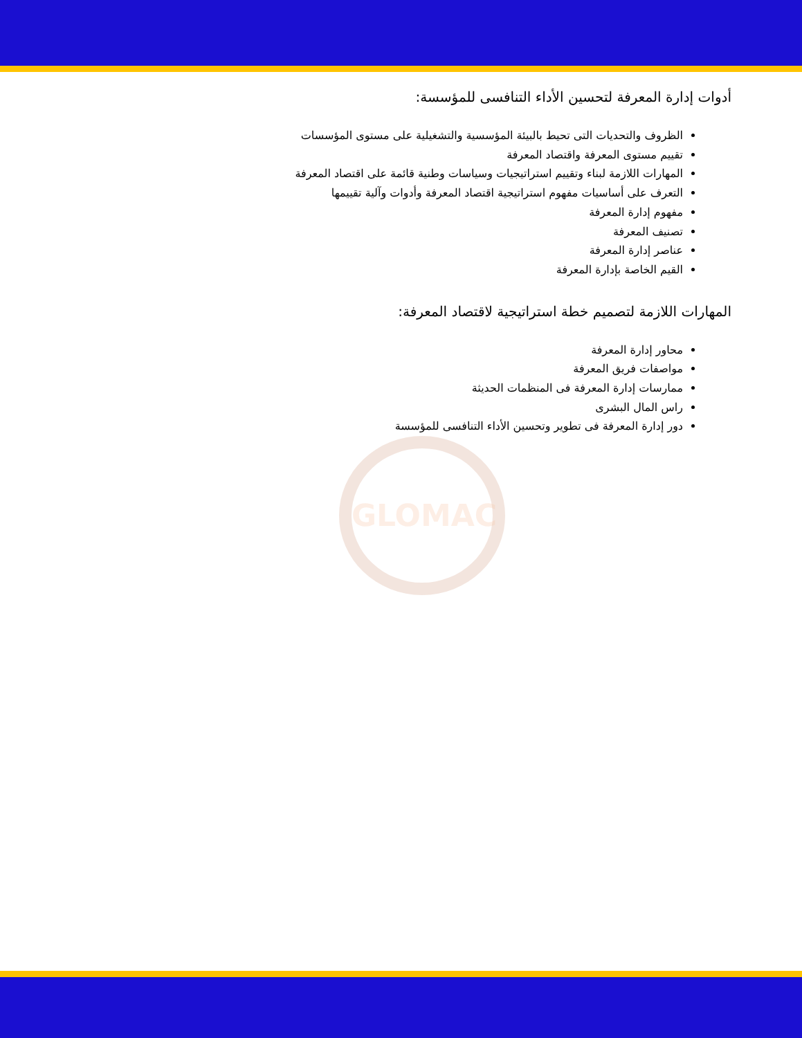أدوات إدارة المعرفة لتحسين الأداء التنافسى للمؤسسة:
الظروف والتحديات التى تحيط بالبيئة المؤسسية والتشغيلية على مستوى المؤسسات
تقييم مستوى المعرفة واقتصاد المعرفة
المهارات اللازمة لبناء وتقييم استراتيجيات وسياسات وطنية قائمة على اقتصاد المعرفة
التعرف على أساسيات مفهوم استراتيجية اقتصاد المعرفة وأدوات وآلية تقييمها
مفهوم إدارة المعرفة
تصنيف المعرفة
عناصر إدارة المعرفة
القيم الخاصة بإدارة المعرفة
المهارات اللازمة لتصميم خطة استراتيجية لاقتصاد المعرفة:
محاور إدارة المعرفة
مواصفات فريق المعرفة
ممارسات إدارة المعرفة فى المنظمات الحديثة
راس المال البشرى
دور إدارة المعرفة فى تطوير وتحسين الأداء التنافسى للمؤسسة
GLOMAC